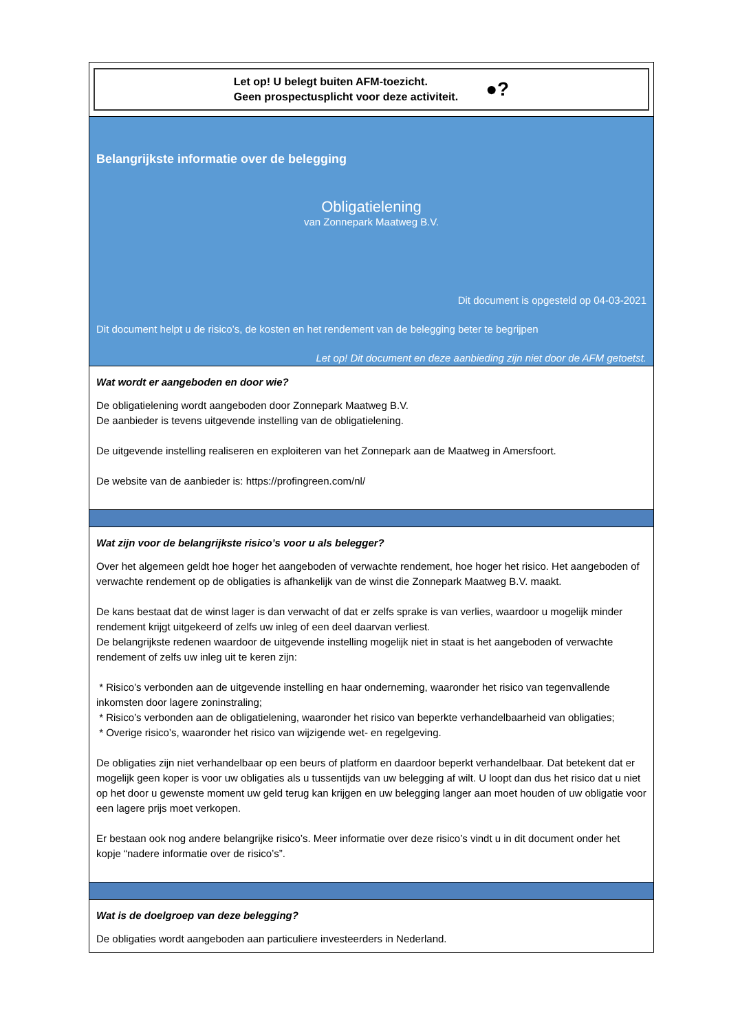| Let op! U belegt buiten AFM-toezicht. Geen prospectusplicht voor deze activiteit. ●? |
| Belangrijkste informatie over de belegging Obligatielening van Zonnepark Maatweg B.V. Dit document is opgesteld op 04-03-2021 Dit document helpt u de risico’s, de kosten en het rendement van de belegging beter te begrijpen Let op! Dit document en deze aanbieding zijn niet door de AFM getoetst. |
| Wat wordt er aangeboden en door wie? De obligatielening wordt aangeboden door Zonnepark Maatweg B.V. De aanbieder is tevens uitgevende instelling van de obligatielening. De uitgevende instelling realiseren en exploiteren van het Zonnepark aan de Maatweg in Amersfoort. De website van de aanbieder is: https://profingreen.com/nl/ |
| Wat zijn voor de belangrijkste risico’s voor u als belegger? Over het algemeen geldt hoe hoger het aangeboden of verwachte rendement, hoe hoger het risico. Het aangeboden of verwachte rendement op de obligaties is afhankelijk van de winst die Zonnepark Maatweg B.V. maakt. De kans bestaat dat de winst lager is dan verwacht of dat er zelfs sprake is van verlies, waardoor u mogelijk minder rendement krijgt uitgekeerd of zelfs uw inleg of een deel daarvan verliest. De belangrijkste redenen waardoor de uitgevende instelling mogelijk niet in staat is het aangeboden of verwachte rendement of zelfs uw inleg uit te keren zijn: * Risico’s verbonden aan de uitgevende instelling en haar onderneming, waaronder het risico van tegenvallende inkomsten door lagere zoninstraling; * Risico’s verbonden aan de obligatielening, waaronder het risico van beperkte verhandelbaarheid van obligaties; * Overige risico’s, waaronder het risico van wijzigende wet- en regelgeving. De obligaties zijn niet verhandelbaar op een beurs of platform en daardoor beperkt verhandelbaar. Dat betekent dat er mogelijk geen koper is voor uw obligaties als u tussentijds van uw belegging af wilt. U loopt dan dus het risico dat u niet op het door u gewenste moment uw geld terug kan krijgen en uw belegging langer aan moet houden of uw obligatie voor een lagere prijs moet verkopen. Er bestaan ook nog andere belangrijke risico’s. Meer informatie over deze risico’s vindt u in dit document onder het kopje “nadere informatie over de risico’s”. |
| Wat is de doelgroep van deze belegging? De obligaties wordt aangeboden aan particuliere investeerders in Nederland. |